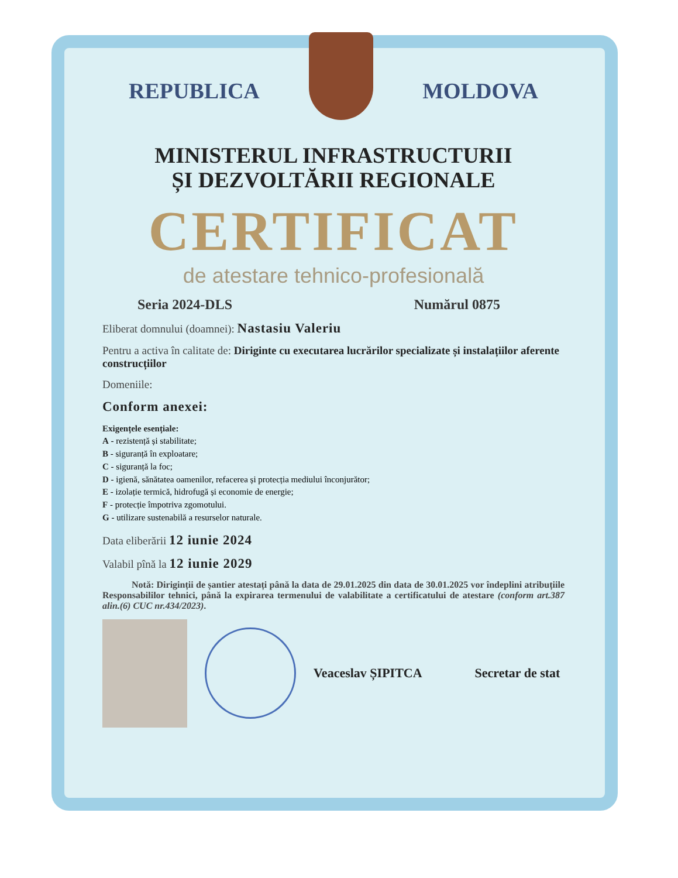REPUBLICA MOLDOVA
MINISTERUL INFRASTRUCTURII
ȘI DEZVOLTĂRII REGIONALE
CERTIFICAT
de atestare tehnico-profesională
Seria 2024-DLS Numărul 0875
Eliberat domnului (doamnei): Nastasiu Valeriu
Pentru a activa în calitate de: Diriginte cu executarea lucrărilor specializate și instalațiilor aferente construcțiilor
Domeniile:
Conform anexei:
Exigențele esențiale:
A - rezistență și stabilitate;
B - siguranță în exploatare;
C - siguranță la foc;
D - igienă, sănătatea oamenilor, refacerea și protecția mediului înconjurător;
E - izolație termică, hidrofugă și economie de energie;
F - protecție împotriva zgomotului.
G - utilizare sustenabilă a resurselor naturale.
Data eliberării 12 iunie 2024
Valabil pînă la 12 iunie 2029
Notă: Diriginții de șantier atestați până la data de 29.01.2025 din data de 30.01.2025 vor îndeplini atribuțiile Responsabililor tehnici, până la expirarea termenului de valabilitate a certificatului de atestare (conform art.387 alin.(6) CUC nr.434/2023).
Veaceslav ȘIPITCA Secretar de stat